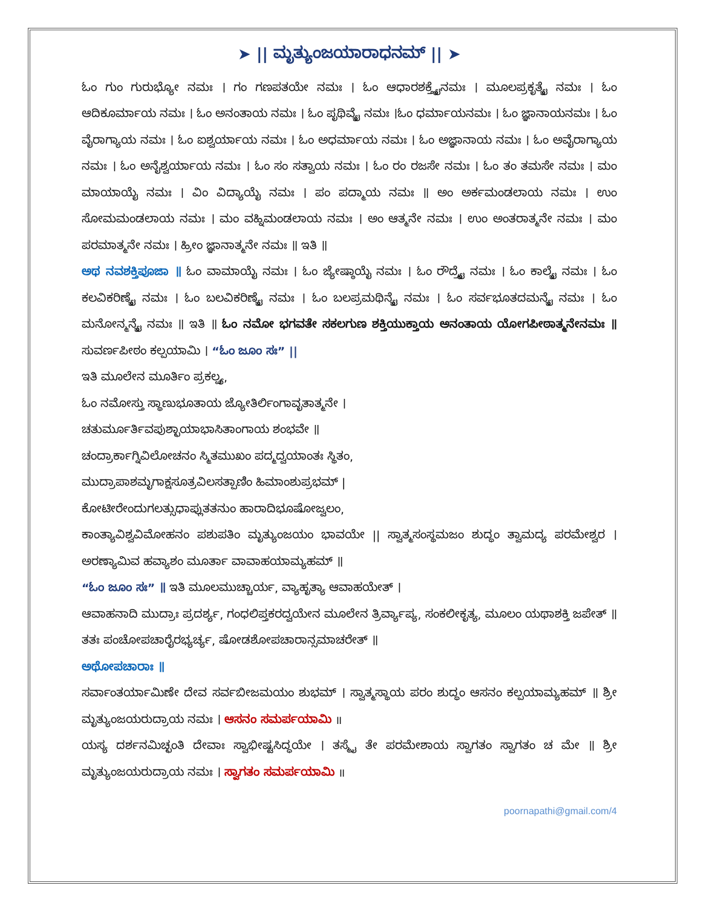➤ || ಮೃತ್ಯುಂಜಯಾರಾಧನಮ್ || ➤
ಓಂ ಗುಂ ಗುರುಭ್ಯೋ ನಮಃ । ಗಂ ಗಣಪತಯೇ ನಮಃ । ಓಂ ಆಧಾರಶಕ್ತ್ಯೈನಮಃ । ಮೂಲಪ್ರಕೃತ್ಯೈ ನಮಃ । ಓಂ ಆದಿಕೂರ್ಮಾಯ ನಮಃ । ಓಂ ಅನಂತಾಯ ನಮಃ । ಓಂ ಪೃಥಿವ್ಯೈ ನಮಃ ।ಓಂ ಧರ್ಮಾಯನಮಃ । ಓಂ ಜ್ಞಾನಾಯನಮಃ । ಓಂ ವೈರಾಗ್ಯಾಯ ನಮಃ । ಓಂ ಐಶ್ವರ್ಯಾಯ ನಮಃ । ಓಂ ಅಧರ್ಮಾಯ ನಮಃ । ಓಂ ಅಜ್ಞಾನಾಯ ನಮಃ । ಓಂ ಅವೈರಾಗ್ಯಾಯ ನಮಃ । ಓಂ ಅನೈಶ್ವರ್ಯಾಯ ನಮಃ । ಓಂ ಸಂ ಸತ್ವಾಯ ನಮಃ । ಓಂ ರಂ ರಜಸೇ ನಮಃ । ಓಂ ತಂ ತಮಸೇ ನಮಃ । ಮಂ ಮಾಯಾಯೈ ನಮಃ । ವಿಂ ವಿದ್ಯಾಯೈ ನಮಃ । ಪಂ ಪದ್ಮಾಯ ನಮಃ ॥ ಅಂ ಅರ್ಕಮಂಡಲಾಯ ನಮಃ । ಉಂ ಸೋಮಮಂಡಲಾಯ ನಮಃ । ಮಂ ವಹ್ನಿಮಂಡಲಾಯ ನಮಃ । ಅಂ ಆತ್ಮನೇ ನಮಃ । ಉಂ ಅಂತರಾತ್ಮನೇ ನಮಃ । ಮಂ ಪರಮಾತ್ಮನೇ ನಮಃ । ಹ್ರೀಂ ಜ್ಞಾನಾತ್ಮನೇ ನಮಃ ॥ ಇತಿ ॥
ಅಥ ನವಶಕ್ತಿಪೂಜಾ ॥ ಓಂ ವಾಮಾಯೈ ನಮಃ । ಓಂ ಜ್ಯೇಷ್ಠಾಯೈ ನಮಃ । ಓಂ ರೌದ್ರ್ಯೈ ನಮಃ । ಓಂ ಕಾಲ್ಯೈ ನಮಃ । ಓಂ ಕಲವಿಕರಿಣ್ಯೈ ನಮಃ । ಓಂ ಬಲವಿಕರಿಣ್ಯೈ ನಮಃ । ಓಂ ಬಲಪ್ರಮಥಿನ್ಯೈ ನಮಃ । ಓಂ ಸರ್ವಭೂತದಮನ್ಯೈ ನಮಃ । ಓಂ ಮನೋನ್ಮನ್ಯೈ ನಮಃ ॥ ಇತಿ ॥ ಓಂ ನಮೋ ಭಗವತೇ ಸಕಲಗುಣ ಶಕ್ತಿಯುಕ್ತಾಯ ಅನಂತಾಯ ಯೋಗಪೀಠಾತ್ಮನೇನಮಃ ॥ ಸುವರ್ಣಪೀಠಂ ಕಲ್ಪಯಾಮಿ । “ಓಂ ಜೂಂ ಸಃ” ||
ಇತಿ ಮೂಲೇನ ಮೂರ್ತಿಂ ಪ್ರಕಲ್ಪ್ಯ,
ಓಂ ನಮೋಸ್ತು ಸ್ಥಾಣುಭೂತಾಯ ಜ್ಯೋತಿರ್ಲಿಂಗಾವೃತಾತ್ಮನೇ ।
ಚತುರ್ಮೂರ್ತಿವಪುಶ್ಛಾಯಾಭಾಸಿತಾಂಗಾಯ ಶಂಭವೇ ॥
ಚಂದ್ರಾರ್ಕಾಗ್ನಿವಿಲೋಚನಂ ಸ್ಮಿತಮುಖಂ ಪದ್ಮದ್ವಯಾಂತಃ ಸ್ಥಿತಂ,
ಮುದ್ರಾಪಾಶಮೃಗಾಕ್ಷಸೂತ್ರವಿಲಸತ್ಪಾಣಿಂ ಹಿಮಾಂಶುಪ್ರಭಮ್ |
ಕೋಟೀರೇಂದುಗಲತ್ಸುಧಾಪ್ಲುತತನುಂ ಹಾರಾದಿಭೂಷೋಜ್ವಲಂ,
ಕಾಂತ್ಯಾವಿಶ್ವವಿಮೋಹನಂ ಪಶುಪತಿಂ ಮೃತ್ಯುಂಜಯಂ ಭಾವಯೇ || ಸ್ವಾತ್ಮಸಂಸ್ಥಮಜಂ ಶುದ್ಧಂ ತ್ವಾಮದ್ಯ ಪರಮೇಶ್ವರ । ಅರಣ್ಯಾಮಿವ ಹವ್ಯಾಶಂ ಮೂರ್ತಾ ವಾವಾಹಯಾಮ್ಯಹಮ್ ॥
“ಓಂ ಜೂಂ ಸಃ” ॥ ಇತಿ ಮೂಲಮುಚ್ಚಾರ್ಯ, ವ್ಯಾಹೃತ್ಯಾ ಆವಾಹಯೇತ್ ।
ಆವಾಹನಾದಿ ಮುದ್ರಾಃ ಪ್ರದರ್ಶ್ಯ, ಗಂಧಲಿಪ್ತಕರದ್ವಯೇನ ಮೂಲೇನ ತ್ರಿರ್ವ್ಯಾಪ್ಯ, ಸಂಕಲೀಕೃತ್ಯ, ಮೂಲಂ ಯಥಾಶಕ್ತಿ ಜಪೇತ್ ॥ ತತಃ ಪಂಚೋಪಚಾರೈರಭ್ಯರ್ಚ್ಯ, ಷೋಡಶೋಪಚಾರಾನ್ಸಮಾಚರೇತ್ ॥
ಅಥೋಪಚಾರಾಃ ॥
ಸರ್ವಾಂತರ್ಯಾಮಿಣೇ ದೇವ ಸರ್ವಬೀಜಮಯಂ ಶುಭಮ್ । ಸ್ವಾತ್ಮಸ್ಥಾಯ ಪರಂ ಶುದ್ಧಂ ಆಸನಂ ಕಲ್ಪಯಾಮ್ಯಹಮ್ ॥ ಶ್ರೀ ಮೃತ್ಯುಂಜಯರುದ್ರಾಯ ನಮಃ । ಆಸನಂ ಸಮರ್ಪಯಾಮಿ ॥
ಯಸ್ಯ ದರ್ಶನಮಿಚ್ಛಂತಿ ದೇವಾಃ ಸ್ವಾಭೀಷ್ಟಸಿದ್ಧಯೇ । ತಸ್ಮೈ ತೇ ಪರಮೇಶಾಯ ಸ್ವಾಗತಂ ಸ್ವಾಗತಂ ಚ ಮೇ ॥ ಶ್ರೀ ಮೃತ್ಯುಂಜಯರುದ್ರಾಯ ನಮಃ । ಸ್ವಾಗತಂ ಸಮರ್ಪಯಾಮಿ ॥
poornapathi@gmail.com/4